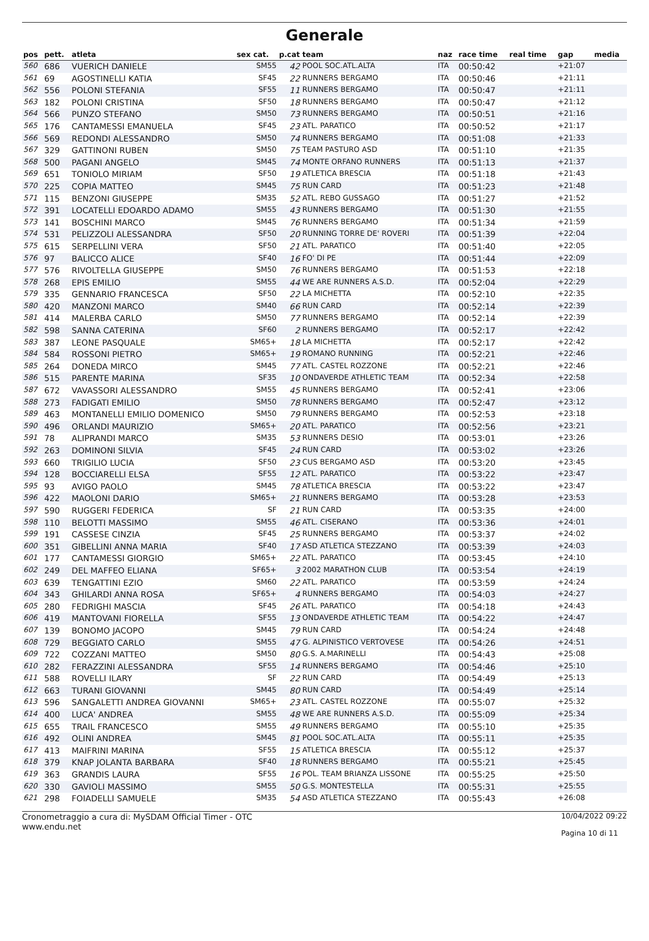Generale
| pos | pett. | atleta | sex cat. | p.cat | team | naz | race time | real time | gap | media |
| --- | --- | --- | --- | --- | --- | --- | --- | --- | --- | --- |
| 560 | 686 | VUERICH DANIELE | SM55 | 42 | POOL SOC.ATL.ALTA | ITA | 00:50:42 | | +21:07 | |
| 561 | 69 | AGOSTINELLI KATIA | SF45 | 22 | RUNNERS BERGAMO | ITA | 00:50:46 | | +21:11 | |
| 562 | 556 | POLONI STEFANIA | SF55 | 11 | RUNNERS BERGAMO | ITA | 00:50:47 | | +21:11 | |
| 563 | 182 | POLONI CRISTINA | SF50 | 18 | RUNNERS BERGAMO | ITA | 00:50:47 | | +21:12 | |
| 564 | 566 | PUNZO STEFANO | SM50 | 73 | RUNNERS BERGAMO | ITA | 00:50:51 | | +21:16 | |
| 565 | 176 | CANTAMESSI EMANUELA | SF45 | 23 | ATL. PARATICO | ITA | 00:50:52 | | +21:17 | |
| 566 | 569 | REDONDI ALESSANDRO | SM50 | 74 | RUNNERS BERGAMO | ITA | 00:51:08 | | +21:33 | |
| 567 | 329 | GATTINONI RUBEN | SM50 | 75 | TEAM PASTURO ASD | ITA | 00:51:10 | | +21:35 | |
| 568 | 500 | PAGANI ANGELO | SM45 | 74 | MONTE ORFANO RUNNERS | ITA | 00:51:13 | | +21:37 | |
| 569 | 651 | TONIOLO MIRIAM | SF50 | 19 | ATLETICA BRESCIA | ITA | 00:51:18 | | +21:43 | |
| 570 | 225 | COPIA MATTEO | SM45 | 75 | RUN CARD | ITA | 00:51:23 | | +21:48 | |
| 571 | 115 | BENZONI GIUSEPPE | SM35 | 52 | ATL. REBO GUSSAGO | ITA | 00:51:27 | | +21:52 | |
| 572 | 391 | LOCATELLI EDOARDO ADAMO | SM55 | 43 | RUNNERS BERGAMO | ITA | 00:51:30 | | +21:55 | |
| 573 | 141 | BOSCHINI MARCO | SM45 | 76 | RUNNERS BERGAMO | ITA | 00:51:34 | | +21:59 | |
| 574 | 531 | PELIZZOLI ALESSANDRA | SF50 | 20 | RUNNING TORRE DE' ROVERI | ITA | 00:51:39 | | +22:04 | |
| 575 | 615 | SERPELLINI VERA | SF50 | 21 | ATL. PARATICO | ITA | 00:51:40 | | +22:05 | |
| 576 | 97 | BALICCO ALICE | SF40 | 16 | FO' DI PE | ITA | 00:51:44 | | +22:09 | |
| 577 | 576 | RIVOLTELLA GIUSEPPE | SM50 | 76 | RUNNERS BERGAMO | ITA | 00:51:53 | | +22:18 | |
| 578 | 268 | EPIS EMILIO | SM55 | 44 | WE ARE RUNNERS A.S.D. | ITA | 00:52:04 | | +22:29 | |
| 579 | 335 | GENNARIO FRANCESCA | SF50 | 22 | LA MICHETTA | ITA | 00:52:10 | | +22:35 | |
| 580 | 420 | MANZONI MARCO | SM40 | 66 | RUN CARD | ITA | 00:52:14 | | +22:39 | |
| 581 | 414 | MALERBA CARLO | SM50 | 77 | RUNNERS BERGAMO | ITA | 00:52:14 | | +22:39 | |
| 582 | 598 | SANNA CATERINA | SF60 | 2 | RUNNERS BERGAMO | ITA | 00:52:17 | | +22:42 | |
| 583 | 387 | LEONE PASQUALE | SM65+ | 18 | LA MICHETTA | ITA | 00:52:17 | | +22:42 | |
| 584 | 584 | ROSSONI PIETRO | SM65+ | 19 | ROMANO RUNNING | ITA | 00:52:21 | | +22:46 | |
| 585 | 264 | DONEDA MIRCO | SM45 | 77 | ATL. CASTEL ROZZONE | ITA | 00:52:21 | | +22:46 | |
| 586 | 515 | PARENTE MARINA | SF35 | 10 | ONDAVERDE ATHLETIC TEAM | ITA | 00:52:34 | | +22:58 | |
| 587 | 672 | VAVASSORI ALESSANDRO | SM55 | 45 | RUNNERS BERGAMO | ITA | 00:52:41 | | +23:06 | |
| 588 | 273 | FADIGATI EMILIO | SM50 | 78 | RUNNERS BERGAMO | ITA | 00:52:47 | | +23:12 | |
| 589 | 463 | MONTANELLI EMILIO DOMENICO | SM50 | 79 | RUNNERS BERGAMO | ITA | 00:52:53 | | +23:18 | |
| 590 | 496 | ORLANDI MAURIZIO | SM65+ | 20 | ATL. PARATICO | ITA | 00:52:56 | | +23:21 | |
| 591 | 78 | ALIPRANDI MARCO | SM35 | 53 | RUNNERS DESIO | ITA | 00:53:01 | | +23:26 | |
| 592 | 263 | DOMINONI SILVIA | SF45 | 24 | RUN CARD | ITA | 00:53:02 | | +23:26 | |
| 593 | 660 | TRIGILIO LUCIA | SF50 | 23 | CUS BERGAMO ASD | ITA | 00:53:20 | | +23:45 | |
| 594 | 128 | BOCCIARELLI ELSA | SF55 | 12 | ATL. PARATICO | ITA | 00:53:22 | | +23:47 | |
| 595 | 93 | AVIGO PAOLO | SM45 | 78 | ATLETICA BRESCIA | ITA | 00:53:22 | | +23:47 | |
| 596 | 422 | MAOLONI DARIO | SM65+ | 21 | RUNNERS BERGAMO | ITA | 00:53:28 | | +23:53 | |
| 597 | 590 | RUGGERI FEDERICA | SF | 21 | RUN CARD | ITA | 00:53:35 | | +24:00 | |
| 598 | 110 | BELOTTI MASSIMO | SM55 | 46 | ATL. CISERANO | ITA | 00:53:36 | | +24:01 | |
| 599 | 191 | CASSESE CINZIA | SF45 | 25 | RUNNERS BERGAMO | ITA | 00:53:37 | | +24:02 | |
| 600 | 351 | GIBELLINI ANNA MARIA | SF40 | 17 | ASD ATLETICA STEZZANO | ITA | 00:53:39 | | +24:03 | |
| 601 | 177 | CANTAMESSI GIORGIO | SM65+ | 22 | ATL. PARATICO | ITA | 00:53:45 | | +24:10 | |
| 602 | 249 | DEL MAFFEO ELIANA | SF65+ | 3 | 2002 MARATHON CLUB | ITA | 00:53:54 | | +24:19 | |
| 603 | 639 | TENGATTINI EZIO | SM60 | 22 | ATL. PARATICO | ITA | 00:53:59 | | +24:24 | |
| 604 | 343 | GHILARDI ANNA ROSA | SF65+ | 4 | RUNNERS BERGAMO | ITA | 00:54:03 | | +24:27 | |
| 605 | 280 | FEDRIGHI MASCIA | SF45 | 26 | ATL. PARATICO | ITA | 00:54:18 | | +24:43 | |
| 606 | 419 | MANTOVANI FIORELLA | SF55 | 13 | ONDAVERDE ATHLETIC TEAM | ITA | 00:54:22 | | +24:47 | |
| 607 | 139 | BONOMO JACOPO | SM45 | 79 | RUN CARD | ITA | 00:54:24 | | +24:48 | |
| 608 | 729 | BEGGIATO CARLO | SM55 | 47 | G. ALPINISTICO VERTOVESE | ITA | 00:54:26 | | +24:51 | |
| 609 | 722 | COZZANI MATTEO | SM50 | 80 | G.S. A.MARINELLI | ITA | 00:54:43 | | +25:08 | |
| 610 | 282 | FERAZZINI ALESSANDRA | SF55 | 14 | RUNNERS BERGAMO | ITA | 00:54:46 | | +25:10 | |
| 611 | 588 | ROVELLI ILARY | SF | 22 | RUN CARD | ITA | 00:54:49 | | +25:13 | |
| 612 | 663 | TURANI GIOVANNI | SM45 | 80 | RUN CARD | ITA | 00:54:49 | | +25:14 | |
| 613 | 596 | SANGALETTI ANDREA GIOVANNI | SM65+ | 23 | ATL. CASTEL ROZZONE | ITA | 00:55:07 | | +25:32 | |
| 614 | 400 | LUCA' ANDREA | SM55 | 48 | WE ARE RUNNERS A.S.D. | ITA | 00:55:09 | | +25:34 | |
| 615 | 655 | TRAIL FRANCESCO | SM55 | 49 | RUNNERS BERGAMO | ITA | 00:55:10 | | +25:35 | |
| 616 | 492 | OLINI ANDREA | SM45 | 81 | POOL SOC.ATL.ALTA | ITA | 00:55:11 | | +25:35 | |
| 617 | 413 | MAIFRINI MARINA | SF55 | 15 | ATLETICA BRESCIA | ITA | 00:55:12 | | +25:37 | |
| 618 | 379 | KNAP JOLANTA BARBARA | SF40 | 18 | RUNNERS BERGAMO | ITA | 00:55:21 | | +25:45 | |
| 619 | 363 | GRANDIS LAURA | SF55 | 16 | POL. TEAM BRIANZA LISSONE | ITA | 00:55:25 | | +25:50 | |
| 620 | 330 | GAVIOLI MASSIMO | SM55 | 50 | G.S. MONTESTELLA | ITA | 00:55:31 | | +25:55 | |
| 621 | 298 | FOIADELLI SAMUELE | SM35 | 54 | ASD ATLETICA STEZZANO | ITA | 00:55:43 | | +26:08 | |
Cronometraggio a cura di: MySDAM Official Timer - OTC
www.endu.net
10/04/2022 09:22
Pagina 10 di 11